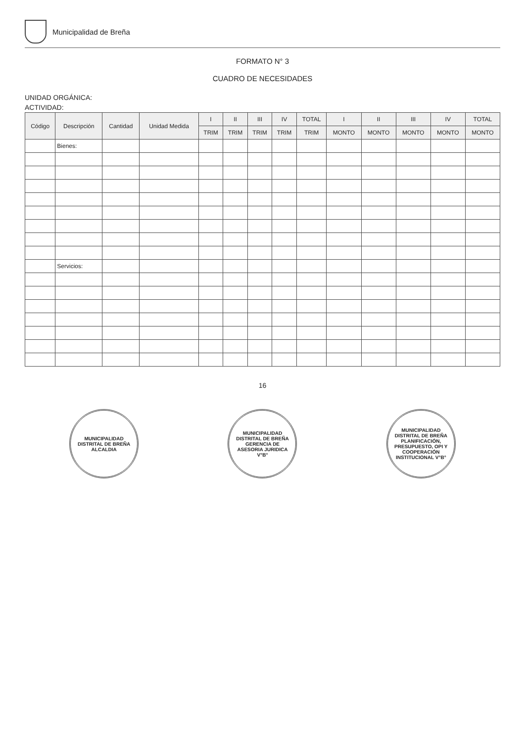Municipalidad de Breña
FORMATO N° 3
CUADRO DE NECESIDADES
UNIDAD ORGÁNICA:
ACTIVIDAD:
| Código | Descripción | Cantidad | Unidad Medida | I | II | III | IV | TOTAL | I | II | III | IV | TOTAL |
| --- | --- | --- | --- | --- | --- | --- | --- | --- | --- | --- | --- | --- | --- |
| | | | | TRIM | TRIM | TRIM | TRIM | TRIM | MONTO | MONTO | MONTO | MONTO | MONTO |
| | Bienes: | | | | | | | | | | | | |
| | Servicios: | | | | | | | | | | | | |
16
MUNICIPALIDAD DISTRITAL DE BREÑA ALCALDIA
MUNICIPALIDAD DISTRITAL DE BREÑA GERENCIA DE ASESORIA JURIDICA V°B°
MUNICIPALIDAD DISTRITAL DE BREÑA PLANIFICACIÓN, PRESUPUESTO, OPI Y COOPERACIÓN INSTITUCIONAL V°B°